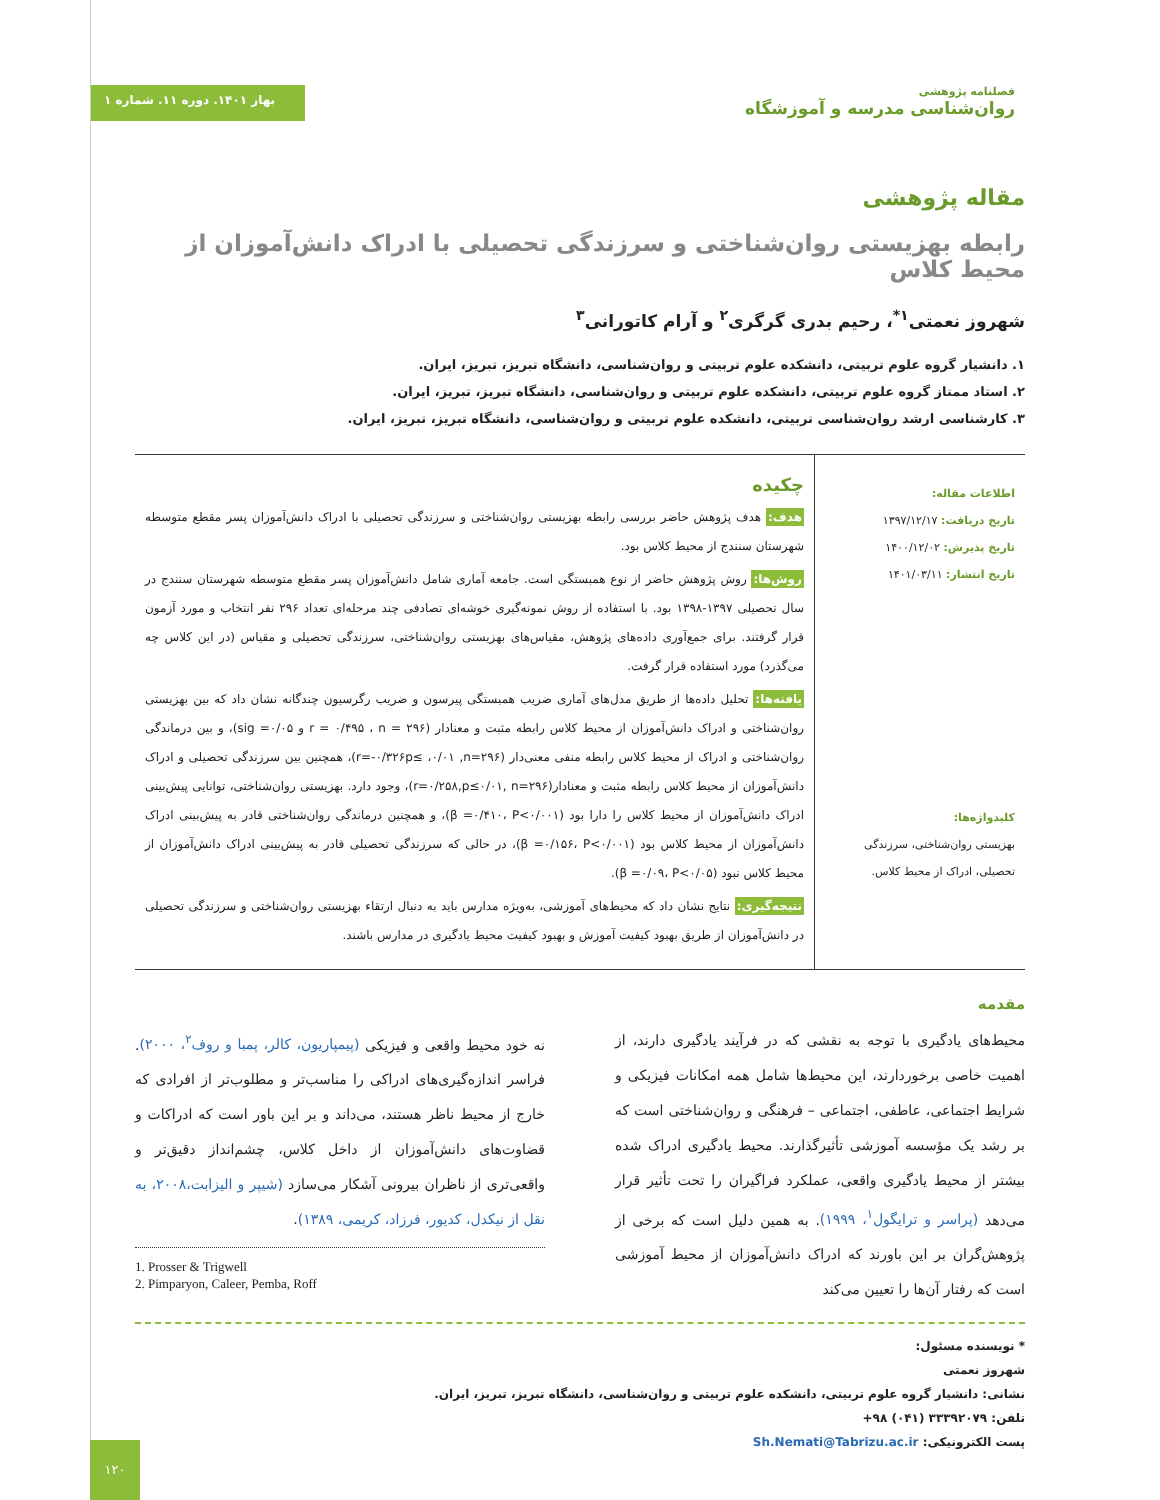فصلنامه پژوهشی
روان‌شناسی مدرسه و آموزشگاه
بهار ۱۴۰۱. دوره ۱۱. شماره ۱
مقاله پژوهشی
رابطه بهزیستی روان‌شناختی و سرزندگی تحصیلی با ادراک دانش‌آموزان از محیط کلاس
شهروز نعمتی<sup>۱*</sup>، رحیم بدری گرگری<sup>۲</sup> و آرام کاتورانی<sup>۳</sup>
۱. دانشیار گروه علوم تربیتی، دانشکده علوم تربیتی و روان‌شناسی، دانشگاه تبریز، تبریز، ایران.
۲. استاد ممتاز گروه علوم تربیتی، دانشکده علوم تربیتی و روان‌شناسی، دانشگاه تبریز، تبریز، ایران.
۳. کارشناسی ارشد روان‌شناسی تربیتی، دانشکده علوم تربیتی و روان‌شناسی، دانشگاه تبریز، تبریز، ایران.
اطلاعات مقاله:
تاریخ دریافت: ۱۳۹۷/۱۲/۱۷
تاریخ پذیرش: ۱۴۰۰/۱۲/۰۲
تاریخ انتشار: ۱۴۰۱/۰۳/۱۱
کلیدواژه‌ها:
بهزیستی روان‌شناختی، سرزندگی تحصیلی، ادراک از محیط کلاس.
چکیده
هدف: هدف پژوهش حاضر بررسی رابطه بهزیستی روان‌شناختی و سرزندگی تحصیلی با ادراک دانش‌آموزان پسر مقطع متوسطه شهرستان سنندج از محیط کلاس بود.
روش‌ها: روش پژوهش حاضر از نوع همبستگی است. جامعه آماری شامل دانش‌آموزان پسر مقطع متوسطه شهرستان سنندج در سال تحصیلی ۱۳۹۷-۱۳۹۸ بود. با استفاده از روش نمونه‌گیری خوشه‌ای تصادفی چند مرحله‌ای تعداد ۲۹۶ نفر انتخاب و مورد آزمون قرار گرفتند. برای جمع‌آوری داده‌های پژوهش، مقیاس‌های بهزیستی روان‌شناختی، سرزندگی تحصیلی و مقیاس (در این کلاس چه می‌گذرد) مورد استفاده قرار گرفت.
یافته‌ها: تحلیل داده‌ها از طریق مدل‌های آماری ضریب همبستگی پیرسون و ضریب رگرسیون چندگانه نشان داد که بین بهزیستی روان‌شناختی و ادراک دانش‌آموزان از محیط کلاس رابطه مثبت و معنادار (r = ۰/۴۹۵ ، n = ۲۹۶ و sig =۰/۰۵)، و بین درماندگی روان‌شناختی و ادراک از محیط کلاس رابطه منفی معنی‌دار (r=-۰/۳۲۶p≤ ،۰/۰۱ ,n=۲۹۶)، همچنین بین سرزندگی تحصیلی و ادراک دانش‌آموزان از محیط کلاس رابطه مثبت و معنادار(r=۰/۲۵۸,p≤۰/۰۱, n=۲۹۶)، وجود دارد. بهزیستی روان‌شناختی، توانایی پیش‌بینی ادراک دانش‌آموزان از محیط کلاس را دارا بود (β =۰/۴۱۰، P<۰/۰۰۱)، و همچنین درماندگی روان‌شناختی قادر به پیش‌بینی ادراک دانش‌آموزان از محیط کلاس بود (β =۰/۱۵۶، P<۰/۰۰۱)، در حالی که سرزندگی تحصیلی قادر به پیش‌بینی ادراک دانش‌آموزان از محیط کلاس نبود (β =۰/۰۹، P<۰/۰۵).
نتیجه‌گیری: نتایج نشان داد که محیط‌های آموزشی، به‌ویژه مدارس باید به دنبال ارتقاء بهزیستی روان‌شناختی و سرزندگی تحصیلی در دانش‌آموزان از طریق بهبود کیفیت آموزش و بهبود کیفیت محیط یادگیری در مدارس باشند.
مقدمه
محیط‌های یادگیری با توجه به نقشی که در فرآیند یادگیری دارند، از اهمیت خاصی برخوردارند، این محیط‌ها شامل همه امکانات فیزیکی و شرایط اجتماعی، عاطفی، اجتماعی – فرهنگی و روان‌شناختی است که بر رشد یک مؤسسه آموزشی تأثیرگذارند. محیط یادگیری ادراک شده بیشتر از محیط یادگیری واقعی، عملکرد فراگیران را تحت تأثیر قرار می‌دهد (پراسر و ترایگول<sup>۱</sup>، ۱۹۹۹). به همین دلیل است که برخی از پژوهش‌گران بر این باورند که ادراک دانش‌آموزان از محیط آموزشی است که رفتار آن‌ها را تعیین می‌کند
نه خود محیط واقعی و فیزیکی (پیمپاریون، کالر، پمبا و روف<sup>۲</sup>، ۲۰۰۰). فراسر اندازه‌گیری‌های ادراکی را مناسب‌تر و مطلوب‌تر از افرادی که خارج از محیط ناظر هستند، می‌داند و بر این باور است که ادراکات و قضاوت‌های دانش‌آموزان از داخل کلاس، چشم‌انداز دقیق‌تر و واقعی‌تری از ناظران بیرونی آشکار می‌سازد (شیپر و الیزابت،۲۰۰۸، به نقل از نیکدل، کدیور، فرزاد، کریمی، ۱۳۸۹).
1. Prosser & Trigwell
2. Pimparyon, Caleer, Pemba, Roff
* نویسنده مسئول:
شهروز نعمتی
نشانی: دانشیار گروه علوم تربیتی، دانشکده علوم تربیتی و روان‌شناسی، دانشگاه تبریز، تبریز، ایران.
تلفن: ۳۳۳۹۲۰۷۹ (۰۴۱) ۹۸+
پست الکترونیکی: Sh.Nemati@Tabrizu.ac.ir
۱۲۰